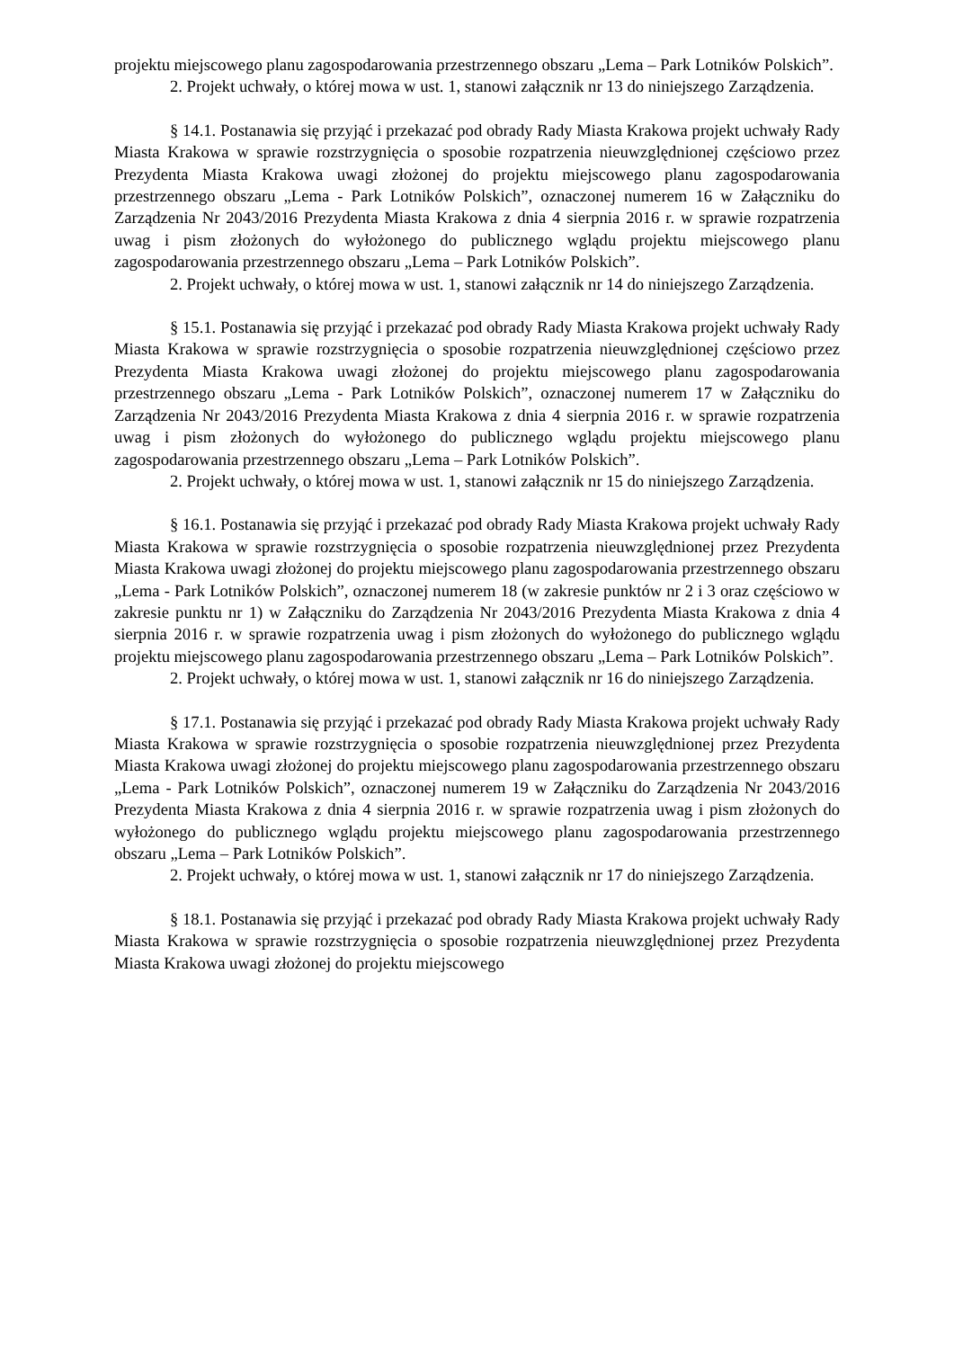projektu miejscowego planu zagospodarowania przestrzennego obszaru „Lema – Park Lotników Polskich”.
2. Projekt uchwały, o której mowa w ust. 1, stanowi załącznik nr 13 do niniejszego Zarządzenia.
§ 14.1. Postanawia się przyjąć i przekazać pod obrady Rady Miasta Krakowa projekt uchwały Rady Miasta Krakowa w sprawie rozstrzygnięcia o sposobie rozpatrzenia nieuwzględnionej częściowo przez Prezydenta Miasta Krakowa uwagi złożonej do projektu miejscowego planu zagospodarowania przestrzennego obszaru „Lema - Park Lotników Polskich”, oznaczonej numerem 16 w Załączniku do Zarządzenia Nr 2043/2016 Prezydenta Miasta Krakowa z dnia 4 sierpnia 2016 r. w sprawie rozpatrzenia uwag i pism złożonych do wyłożonego do publicznego wglądu projektu miejscowego planu zagospodarowania przestrzennego obszaru „Lema – Park Lotników Polskich”.
2. Projekt uchwały, o której mowa w ust. 1, stanowi załącznik nr 14 do niniejszego Zarządzenia.
§ 15.1. Postanawia się przyjąć i przekazać pod obrady Rady Miasta Krakowa projekt uchwały Rady Miasta Krakowa w sprawie rozstrzygnięcia o sposobie rozpatrzenia nieuwzględnionej częściowo przez Prezydenta Miasta Krakowa uwagi złożonej do projektu miejscowego planu zagospodarowania przestrzennego obszaru „Lema - Park Lotników Polskich”, oznaczonej numerem 17 w Załączniku do Zarządzenia Nr 2043/2016 Prezydenta Miasta Krakowa z dnia 4 sierpnia 2016 r. w sprawie rozpatrzenia uwag i pism złożonych do wyłożonego do publicznego wglądu projektu miejscowego planu zagospodarowania przestrzennego obszaru „Lema – Park Lotników Polskich”.
2. Projekt uchwały, o której mowa w ust. 1, stanowi załącznik nr 15 do niniejszego Zarządzenia.
§ 16.1. Postanawia się przyjąć i przekazać pod obrady Rady Miasta Krakowa projekt uchwały Rady Miasta Krakowa w sprawie rozstrzygnięcia o sposobie rozpatrzenia nieuwzględnionej przez Prezydenta Miasta Krakowa uwagi złożonej do projektu miejscowego planu zagospodarowania przestrzennego obszaru „Lema - Park Lotników Polskich”, oznaczonej numerem 18 (w zakresie punktów nr 2 i 3 oraz częściowo w zakresie punktu nr 1) w Załączniku do Zarządzenia Nr 2043/2016 Prezydenta Miasta Krakowa z dnia 4 sierpnia 2016 r. w sprawie rozpatrzenia uwag i pism złożonych do wyłożonego do publicznego wglądu projektu miejscowego planu zagospodarowania przestrzennego obszaru „Lema – Park Lotników Polskich”.
2. Projekt uchwały, o której mowa w ust. 1, stanowi załącznik nr 16 do niniejszego Zarządzenia.
§ 17.1. Postanawia się przyjąć i przekazać pod obrady Rady Miasta Krakowa projekt uchwały Rady Miasta Krakowa w sprawie rozstrzygnięcia o sposobie rozpatrzenia nieuwzględnionej przez Prezydenta Miasta Krakowa uwagi złożonej do projektu miejscowego planu zagospodarowania przestrzennego obszaru „Lema - Park Lotników Polskich”, oznaczonej numerem 19 w Załączniku do Zarządzenia Nr 2043/2016 Prezydenta Miasta Krakowa z dnia 4 sierpnia 2016 r. w sprawie rozpatrzenia uwag i pism złożonych do wyłożonego do publicznego wglądu projektu miejscowego planu zagospodarowania przestrzennego obszaru „Lema – Park Lotników Polskich”.
2. Projekt uchwały, o której mowa w ust. 1, stanowi załącznik nr 17 do niniejszego Zarządzenia.
§ 18.1. Postanawia się przyjąć i przekazać pod obrady Rady Miasta Krakowa projekt uchwały Rady Miasta Krakowa w sprawie rozstrzygnięcia o sposobie rozpatrzenia nieuwzględnionej przez Prezydenta Miasta Krakowa uwagi złożonej do projektu miejscowego